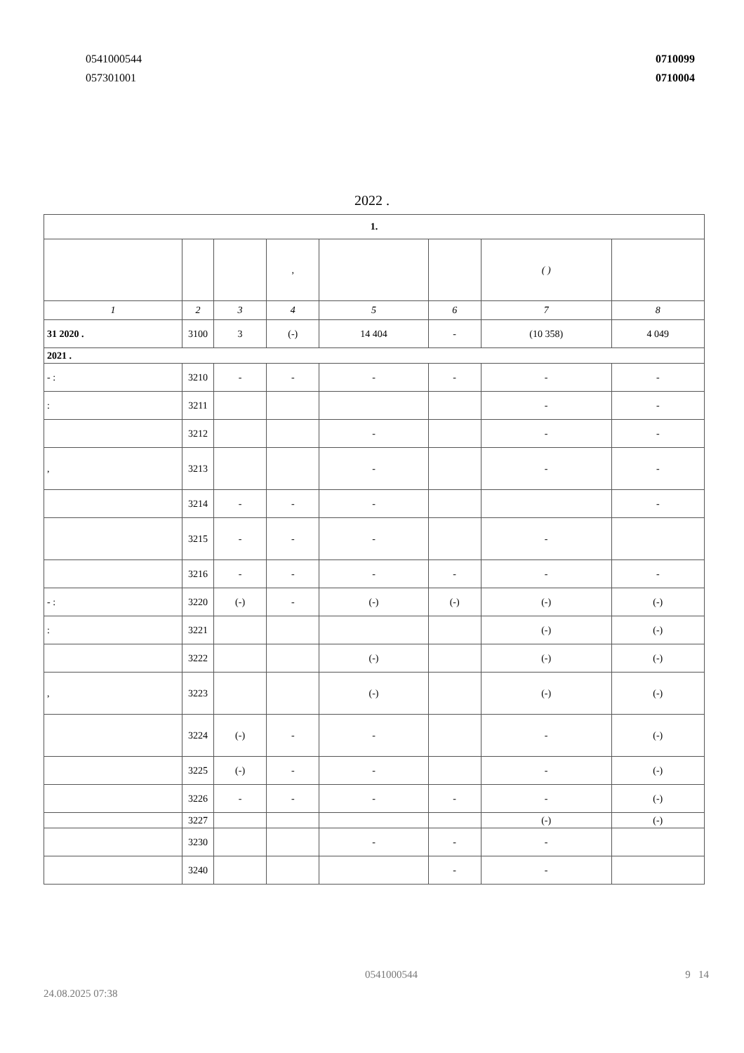0541000544
057301001
0710099
0710004
2022 .
| 1. | | | | | | | |
| | | | , | | | ( ) | |
| 1 | 2 | 3 | 4 | 5 | 6 | 7 | 8 |
| 31 2020 . | 3100 | 3 | (-) | 14 404 | - | (10 358) | 4 049 |
| 2021 . | | | | | | | |
| - : | 3210 | - | - | - | - | - | - |
| : | 3211 | | | | | - | - |
| | 3212 | | | - | | - | - |
| , | 3213 | | | - | | - | - |
| | 3214 | - | - | - | | | - |
| | 3215 | - | - | - | | - | |
| | 3216 | - | - | - | - | - | - |
| - : | 3220 | (-) | - | (-) | (-) | (-) | (-) |
| : | 3221 | | | | | (-) | (-) |
| | 3222 | | | (-) | | (-) | (-) |
| , | 3223 | | | (-) | | (-) | (-) |
| | 3224 | (-) | - | - | | - | (-) |
| | 3225 | (-) | - | - | | - | (-) |
| | 3226 | - | - | - | - | - | (-) |
| | 3227 | | | | | (-) | (-) |
| | 3230 | | | - | - | - | |
| | 3240 | | | | - | - | |
0541000544 9 14
24.08.2025 07:38